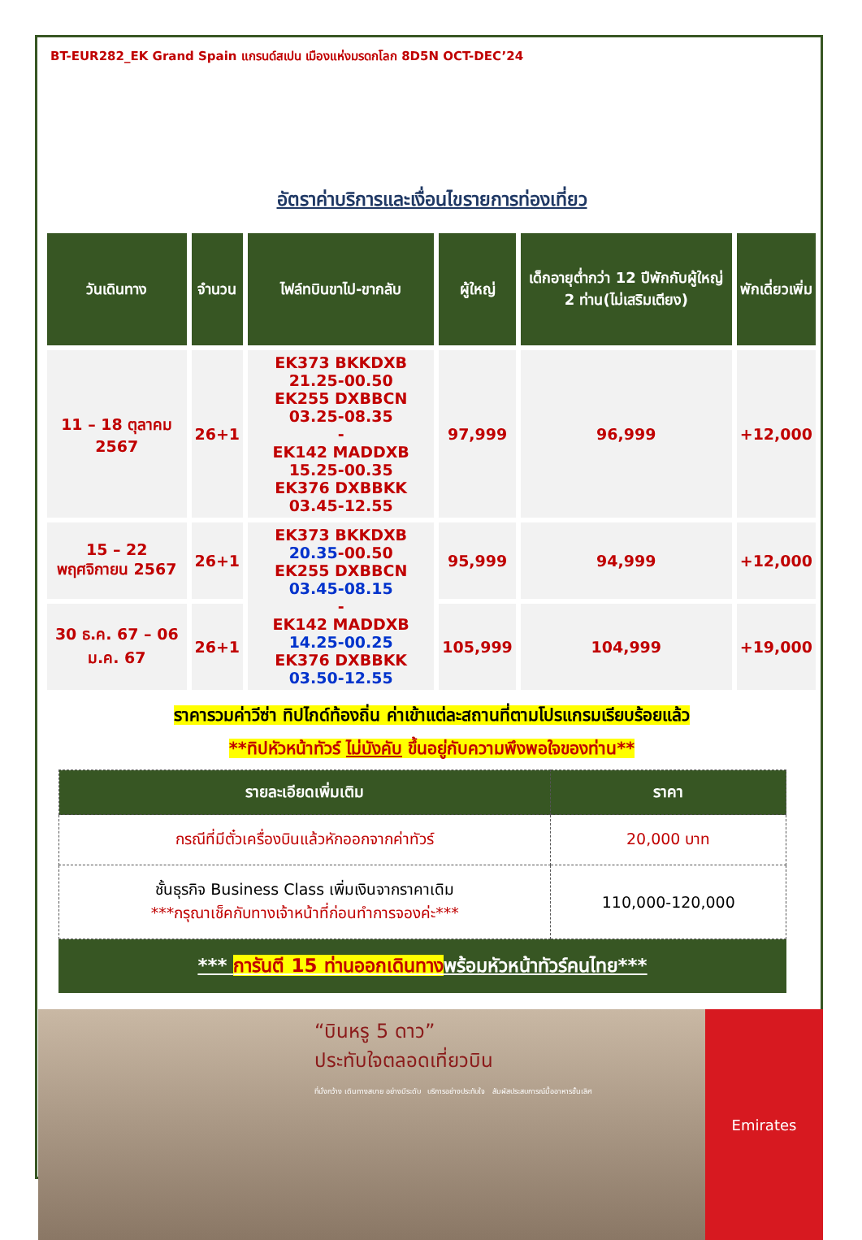BT-EUR282_EK Grand Spain แกรนด์สเปน เมืองแห่งมรดกโลก 8D5N OCT-DEC’24
อัตราค่าบริการและเงื่อนไขรายการท่องเที่ยว
| วันเดินทาง | จำนวน | ไฟล์ทบินขาไป-ขากลับ | ผู้ใหญ่ | เด็กอายุต่ำกว่า 12 ปีพักกับผู้ใหญ่ 2 ท่าน(ไม่เสริมเตียง) | พักเดี่ยวเพิ่ม |
| --- | --- | --- | --- | --- | --- |
| 11 – 18 ตุลาคม 2567 | 26+1 | EK373 BKKDXB 21.25-00.50 EK255 DXBBCN 03.25-08.35 - EK142 MADDXB 15.25-00.35 EK376 DXBBKK 03.45-12.55 | 97,999 | 96,999 | +12,000 |
| 15 – 22 พฤศจิกายน 2567 | 26+1 | EK373 BKKDXB 20.35 -00.50 EK255 DXBBCN 03.45-08.15 - EK142 MADDXB 14.25-00.25 EK376 DXBBKK 03.50-12.55 | 95,999 | 94,999 | +12,000 |
| 30 ธ.ค. 67 – 06 ม.ค. 67 | 26+1 | | 105,999 | 104,999 | +19,000 |
ราคารวมค่าวีซ่า ทิปไกด์ท้องถิ่น ค่าเข้าแต่ละสถานที่ตามโปรแกรมเรียบร้อยแล้ว
**ทิปหัวหน้าทัวร์ ไม่บังคับ ขึ้นอยู่กับความพึงพอใจของท่าน**
| รายละเอียดเพิ่มเติม | ราคา |
| --- | --- |
| กรณีที่มีตั๋วเครื่องบินแล้วหักออกจากค่าทัวร์ | 20,000 บาท |
| ชั้นธุรกิจ Business Class เพิ่มเงินจากราคาเดิม ***กรุณาเช็คกับทางเจ้าหน้าที่ก่อนทำการจองค่ะ*** | 110,000-120,000 |
*** การันตี 15 ท่านออกเดินทางพร้อมหัวหน้าทัวร์คนไทย***
“บินหรู 5 ดาว”
ประทับใจตลอดเที่ยวบิน
ที่นั่งกว้าง เดินทางสบาย อย่างมีระดับ บริการอย่างประทับใจ สัมผัสประสบการณ์มื้ออาหารชั้นเลิศ
Emirates